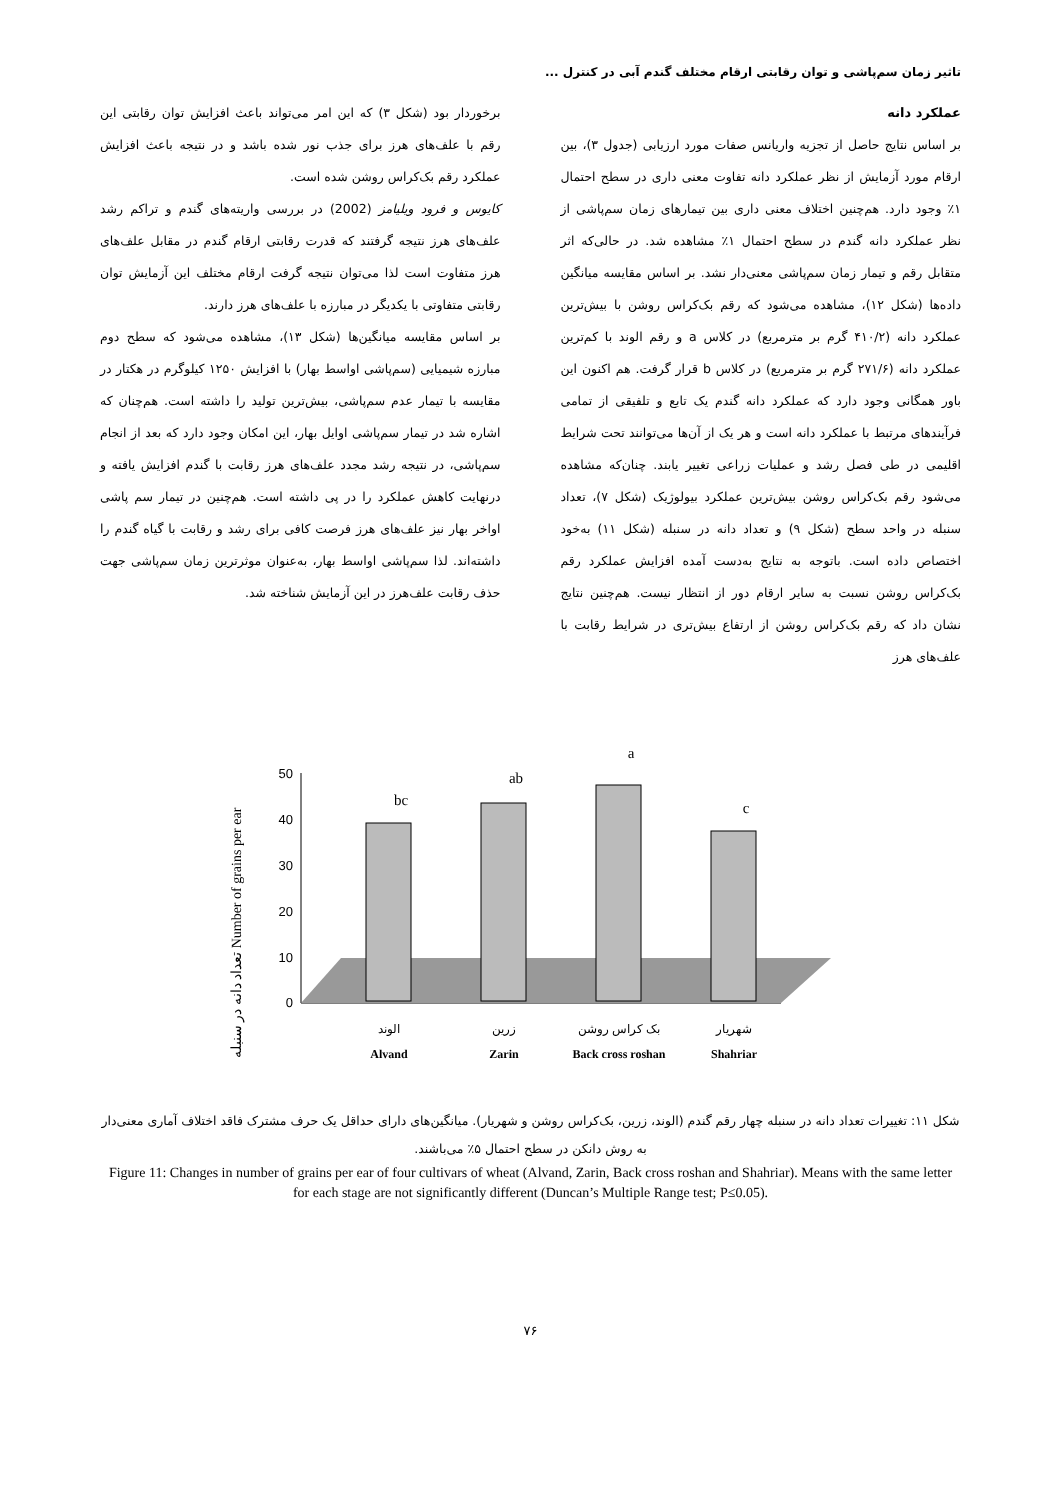تاثیر زمان سم‌پاشی و توان رقابتی ارقام مختلف گندم آبی در کنترل ...
عملکرد دانه
بر اساس نتایج حاصل از تجزیه واریانس صفات مورد ارزیابی (جدول ۳)، بین ارقام مورد آزمایش از نظر عملکرد دانه تفاوت معنی داری در سطح احتمال ۱٪ وجود دارد. هم‌چنین اختلاف معنی داری بین تیمارهای زمان سم‌پاشی از نظر عملکرد دانه گندم در سطح احتمال ۱٪ مشاهده شد. در حالی‌که اثر متقابل رقم و تیمار زمان سم‌پاشی معنی‌دار نشد. بر اساس مقایسه میانگین داده‌ها (شکل ۱۲)، مشاهده می‌شود که رقم بک‌کراس روشن با بیش‌ترین عملکرد دانه (۴۱۰/۲ گرم بر مترمربع) در کلاس a و رقم الوند با کم‌ترین عملکرد دانه (۲۷۱/۶ گرم بر مترمربع) در کلاس b قرار گرفت. هم اکنون این باور همگانی وجود دارد که عملکرد دانه گندم یک تابع و تلفیقی از تمامی فرآیندهای مرتبط با عملکرد دانه است و هر یک از آن‌ها می‌توانند تحت شرایط اقلیمی در طی فصل رشد و عملیات زراعی تغییر یابند. چنان‌که مشاهده می‌شود رقم بک‌کراس روشن بیش‌ترین عملکرد بیولوژیک (شکل ۷)، تعداد سنبله در واحد سطح (شکل ۹) و تعداد دانه در سنبله (شکل ۱۱) به‌خود اختصاص داده است. باتوجه به نتایج به‌دست آمده افزایش عملکرد رقم بک‌کراس روشن نسبت به سایر ارقام دور از انتظار نیست. هم‌چنین نتایج نشان داد که رقم بک‌کراس روشن از ارتفاع بیش‌تری در شرایط رقابت با علف‌های هرز
برخوردار بود (شکل ۳) که این امر می‌تواند باعث افزایش توان رقابتی این رقم با علف‌های هرز برای جذب نور شده باشد و در نتیجه باعث افزایش عملکرد رقم بک‌کراس روشن شده است.
کایوس و فرود ویلیامز (2002) در بررسی واریته‌های گندم و تراکم رشد علف‌های هرز نتیجه گرفتند که قدرت رقابتی ارقام گندم در مقابل علف‌های هرز متفاوت است لذا می‌توان نتیجه گرفت ارقام مختلف این آزمایش توان رقابتی متفاوتی با یکدیگر در مبارزه با علف‌های هرز دارند.
بر اساس مقایسه میانگین‌ها (شکل ۱۳)، مشاهده می‌شود که سطح دوم مبارزه شیمیایی (سم‌پاشی اواسط بهار) با افزایش ۱۲۵۰ کیلوگرم در هکتار در مقایسه با تیمار عدم سم‌پاشی، بیش‌ترین تولید را داشته است. هم‌چنان که اشاره شد در تیمار سم‌پاشی اوایل بهار، این امکان وجود دارد که بعد از انجام سم‌پاشی، در نتیجه رشد مجدد علف‌های هرز رقابت با گندم افزایش یافته و درنهایت کاهش عملکرد را در پی داشته است. هم‌چنین در تیمار سم پاشی اواخر بهار نیز علف‌های هرز فرصت کافی برای رشد و رقابت با گیاه گندم را داشته‌اند. لذا سم‌پاشی اواسط بهار، به‌عنوان موثرترین زمان سم‌پاشی جهت حذف رقابت علف‌هرز در این آزمایش شناخته شد.
تعداد دانه در سنبله Number of grains per ear
0
10
20
30
40
50
bc
ab
a
c
الوند
زرین
بک کراس روشن
شهریار
Alvand
Zarin
Back cross roshan
Shahriar
شکل ۱۱: تغییرات تعداد دانه در سنبله چهار رقم گندم (الوند، زرین، بک‌کراس روشن و شهریار). میانگین‌های دارای حداقل یک حرف مشترک فاقد اختلاف آماری معنی‌دار به روش دانکن در سطح احتمال ۵٪ می‌باشند.
Figure 11: Changes in number of grains per ear of four cultivars of wheat (Alvand, Zarin, Back cross roshan and Shahriar). Means with the same letter for each stage are not significantly different (Duncan’s Multiple Range test; P≤0.05).
۷۶